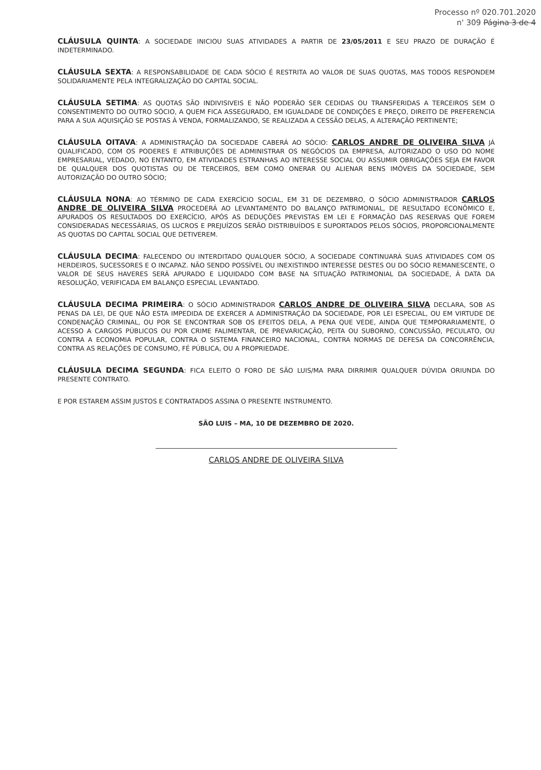Processo nº 020.701.2020
n' 309 Página 3 de 4
CLÁUSULA QUINTA: A SOCIEDADE INICIOU SUAS ATIVIDADES A PARTIR DE 23/05/2011 E SEU PRAZO DE DURAÇÃO É INDETERMINADO.
CLÁUSULA SEXTA: A RESPONSABILIDADE DE CADA SÓCIO É RESTRITA AO VALOR DE SUAS QUOTAS, MAS TODOS RESPONDEM SOLIDARIAMENTE PELA INTEGRALIZAÇÃO DO CAPITAL SOCIAL.
CLÁUSULA SETIMA: AS QUOTAS SÃO INDIVISIVEIS E NÃO PODERÃO SER CEDIDAS OU TRANSFERIDAS A TERCEIROS SEM O CONSENTIMENTO DO OUTRO SÓCIO, A QUEM FICA ASSEGURADO, EM IGUALDADE DE CONDIÇÕES E PREÇO, DIREITO DE PREFERENCIA PARA A SUA AQUISIÇÃO SE POSTAS À VENDA, FORMALIZANDO, SE REALIZADA A CESSÃO DELAS, A ALTERAÇÃO PERTINENTE;
CLÁUSULA OITAVA: A ADMINISTRAÇÃO DA SOCIEDADE CABERÁ AO SÓCIO: CARLOS ANDRE DE OLIVEIRA SILVA JÁ QUALIFICADO, COM OS PODERES E ATRIBUIÇÕES DE ADMINISTRAR OS NEGÓCIOS DA EMPRESA, AUTORIZADO O USO DO NOME EMPRESARIAL, VEDADO, NO ENTANTO, EM ATIVIDADES ESTRANHAS AO INTERESSE SOCIAL OU ASSUMIR OBRIGAÇÕES SEJA EM FAVOR DE QUALQUER DOS QUOTISTAS OU DE TERCEIROS, BEM COMO ONERAR OU ALIENAR BENS IMÓVEIS DA SOCIEDADE, SEM AUTORIZAÇÃO DO OUTRO SÓCIO;
CLÁUSULA NONA: AO TÉRMINO DE CADA EXERCÍCIO SOCIAL, EM 31 DE DEZEMBRO, O SÓCIO ADMINISTRADOR CARLOS ANDRE DE OLIVEIRA SILVA PROCEDERÁ AO LEVANTAMENTO DO BALANÇO PATRIMONIAL, DE RESULTADO ECONÔMICO E, APURADOS OS RESULTADOS DO EXERCÍCIO, APÓS AS DEDUÇÕES PREVISTAS EM LEI E FORMAÇÃO DAS RESERVAS QUE FOREM CONSIDERADAS NECESSÁRIAS, OS LUCROS E PREJUÍZOS SERÃO DISTRIBUÍDOS E SUPORTADOS PELOS SÓCIOS, PROPORCIONALMENTE AS QUOTAS DO CAPITAL SOCIAL QUE DETIVEREM.
CLÁUSULA DECIMA: FALECENDO OU INTERDITADO QUALQUER SÓCIO, A SOCIEDADE CONTINUARÁ SUAS ATIVIDADES COM OS HERDEIROS, SUCESSORES E O INCAPAZ. NÃO SENDO POSSÍVEL OU INEXISTINDO INTERESSE DESTES OU DO SÓCIO REMANESCENTE, O VALOR DE SEUS HAVERES SERÁ APURADO E LIQUIDADO COM BASE NA SITUAÇÃO PATRIMONIAL DA SOCIEDADE, À DATA DA RESOLUÇÃO, VERIFICADA EM BALANÇO ESPECIAL LEVANTADO.
CLÁUSULA DECIMA PRIMEIRA: O SÓCIO ADMINISTRADOR CARLOS ANDRE DE OLIVEIRA SILVA DECLARA, SOB AS PENAS DA LEI, DE QUE NÃO ESTA IMPEDIDA DE EXERCER A ADMINISTRAÇÃO DA SOCIEDADE, POR LEI ESPECIAL, OU EM VIRTUDE DE CONDENAÇÃO CRIMINAL, OU POR SE ENCONTRAR SOB OS EFEITOS DELA, A PENA QUE VEDE, AINDA QUE TEMPORARIAMENTE, O ACESSO A CARGOS PÚBLICOS OU POR CRIME FALIMENTAR, DE PREVARICAÇÃO, PEITA OU SUBORNO, CONCUSSÃO, PECULATO, OU CONTRA A ECONOMIA POPULAR, CONTRA O SISTEMA FINANCEIRO NACIONAL, CONTRA NORMAS DE DEFESA DA CONCORRÊNCIA, CONTRA AS RELAÇÕES DE CONSUMO, FÉ PÚBLICA, OU A PROPRIEDADE.
CLÁUSULA DECIMA SEGUNDA: FICA ELEITO O FORO DE SÃO LUIS/MA PARA DIRRIMIR QUALQUER DÚVIDA ORIUNDA DO PRESENTE CONTRATO.
E POR ESTAREM ASSIM JUSTOS E CONTRATADOS ASSINA O PRESENTE INSTRUMENTO.
SÃO LUIS – MA, 10 DE DEZEMBRO DE 2020.
CARLOS ANDRE DE OLIVEIRA SILVA